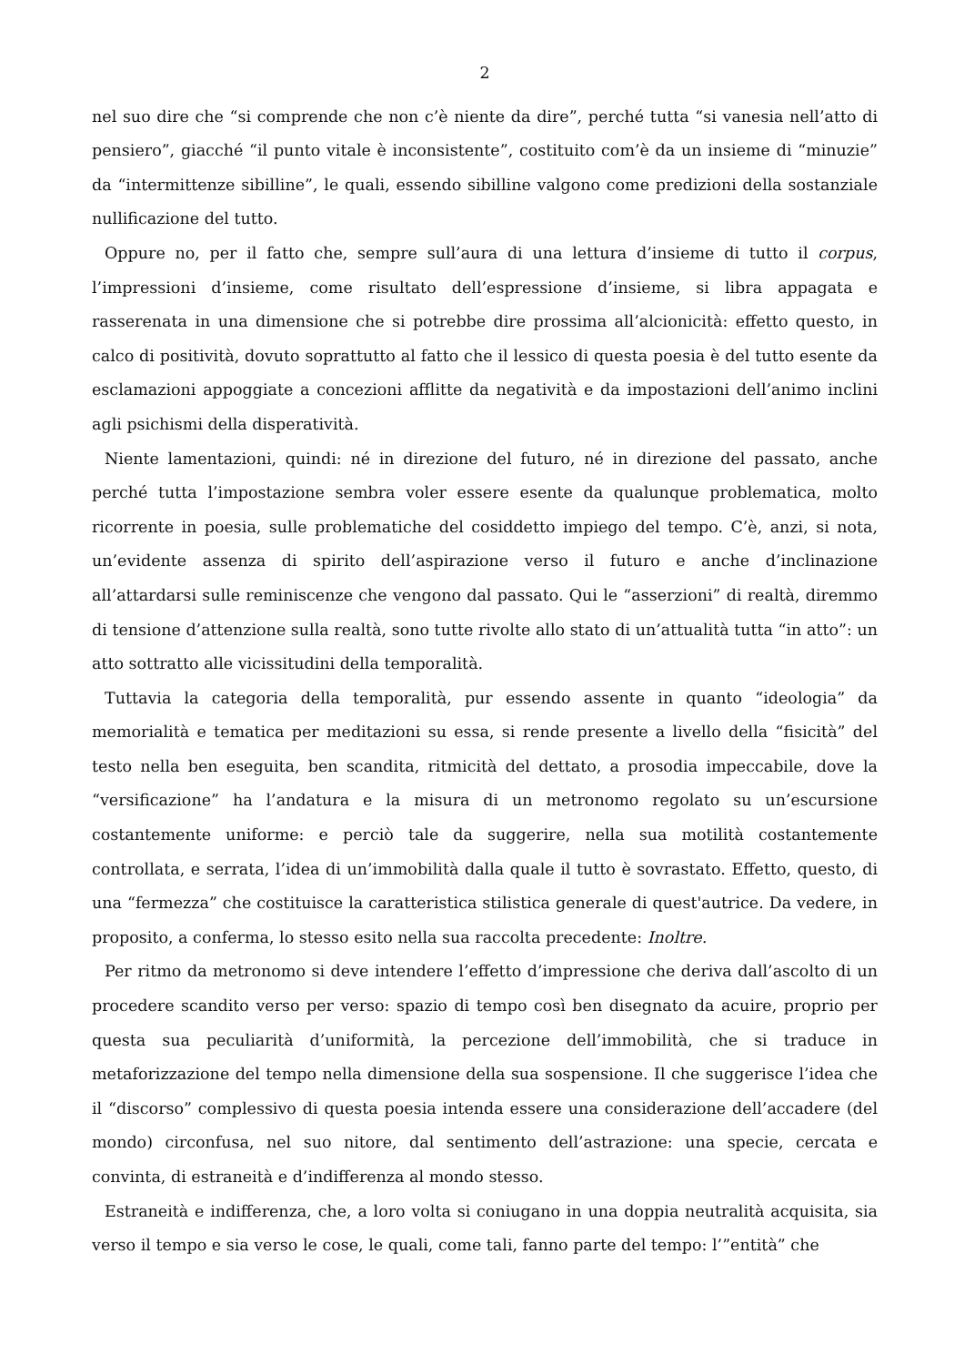2
nel suo dire che “si comprende che non c’è niente da dire”, perché tutta “si vanesia nell’atto di pensiero”, giacché “il punto vitale è inconsistente”, costituito com’è da un insieme di “minuzie” da “intermittenze sibilline”, le quali, essendo sibilline valgono come predizioni della sostanziale nullificazione del tutto.
Oppure no, per il fatto che, sempre sull’aura di una lettura d’insieme di tutto il corpus, l’impressioni d’insieme, come risultato dell’espressione d’insieme, si libra appagata e rasserenata in una dimensione che si potrebbe dire prossima all’alcionicità: effetto questo, in calco di positività, dovuto soprattutto al fatto che il lessico di questa poesia è del tutto esente da esclamazioni appoggiate a concezioni afflitte da negatività e da impostazioni dell’animo inclini agli psichismi della disperatività.
Niente lamentazioni, quindi: né in direzione del futuro, né in direzione del passato, anche perché tutta l’impostazione sembra voler essere esente da qualunque problematica, molto ricorrente in poesia, sulle problematiche del cosiddetto impiego del tempo. C’è, anzi, si nota, un’evidente assenza di spirito dell’aspirazione verso il futuro e anche d’inclinazione all’attardarsi sulle reminiscenze che vengono dal passato. Qui le “asserzioni” di realtà, diremmo di tensione d’attenzione sulla realtà, sono tutte rivolte allo stato di un’attualità tutta “in atto”: un atto sottratto alle vicissitudini della temporalità.
Tuttavia la categoria della temporalità, pur essendo assente in quanto “ideologia” da memorialità e tematica per meditazioni su essa, si rende presente a livello della “fisicità” del testo nella ben eseguita, ben scandita, ritmicità del dettato, a prosodia impeccabile, dove la “versificazione” ha l’andatura e la misura di un metronomo regolato su un’escursione costantemente uniforme: e perciò tale da suggerire, nella sua motilità costantemente controllata, e serrata, l’idea di un’immobilità dalla quale il tutto è sovrastato. Effetto, questo, di una “fermezza” che costituisce la caratteristica stilistica generale di quest'autrice. Da vedere, in proposito, a conferma, lo stesso esito nella sua raccolta precedente: Inoltre.
Per ritmo da metronomo si deve intendere l’effetto d’impressione che deriva dall’ascolto di un procedere scandito verso per verso: spazio di tempo così ben disegnato da acuire, proprio per questa sua peculiarità d’uniformità, la percezione dell’immobilità, che si traduce in metaforizzazione del tempo nella dimensione della sua sospensione. Il che suggerisce l’idea che il “discorso” complessivo di questa poesia intenda essere una considerazione dell’accadere (del mondo) circonfusa, nel suo nitore, dal sentimento dell’astrazione: una specie, cercata e convinta, di estraneità e d’indifferenza al mondo stesso.
Estraneità e indifferenza, che, a loro volta si coniugano in una doppia neutralità acquisita, sia verso il tempo e sia verso le cose, le quali, come tali, fanno parte del tempo: l’”entità” che